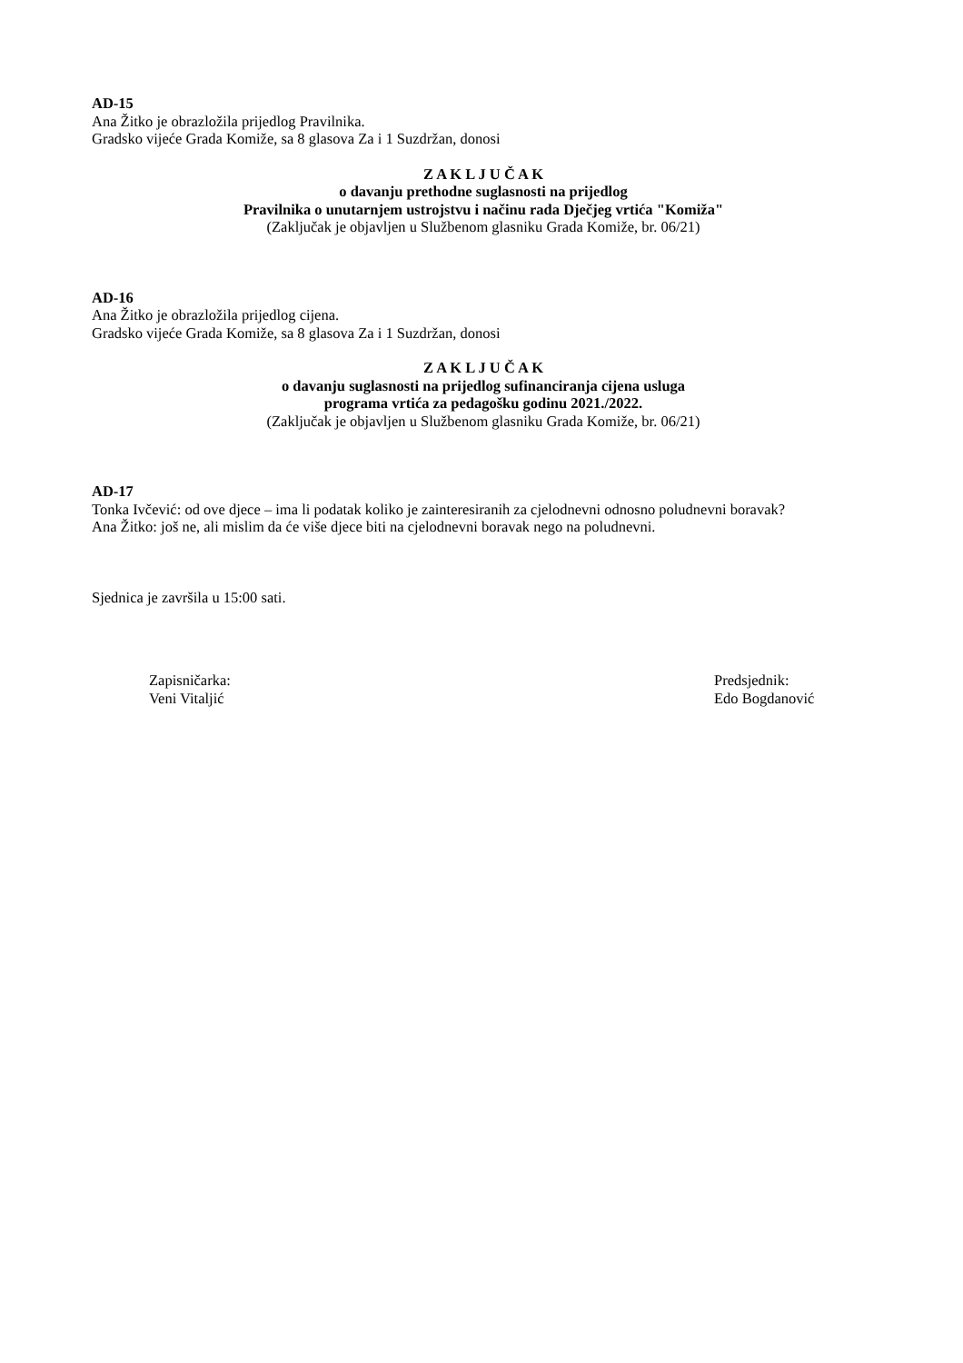AD-15
Ana Žitko je obrazložila prijedlog Pravilnika.
Gradsko vijeće Grada Komiže, sa 8 glasova Za i 1 Suzdržan, donosi
Z A K L J U Č A K
o davanju prethodne suglasnosti na prijedlog
Pravilnika o unutarnjem ustrojstvu i načinu rada Dječjeg vrtića "Komiža"
(Zaključak je objavljen u Službenom glasniku Grada Komiže, br. 06/21)
AD-16
Ana Žitko je obrazložila prijedlog cijena.
Gradsko vijeće Grada Komiže, sa 8 glasova Za i 1 Suzdržan, donosi
Z A K L J U Č A K
o davanju suglasnosti na prijedlog sufinanciranja cijena usluga
programa vrtića za pedagošku godinu 2021./2022.
(Zaključak je objavljen u Službenom glasniku Grada Komiže, br. 06/21)
AD-17
Tonka Ivčević: od ove djece – ima li podatak koliko je zainteresiranih za cjelodnevni odnosno poludnevni boravak?
Ana Žitko: još ne, ali mislim da će više djece biti na cjelodnevni boravak nego na poludnevni.
Sjednica je završila u 15:00 sati.
Zapisničarka:
Veni Vitaljić
Predsjednik:
Edo Bogdanović